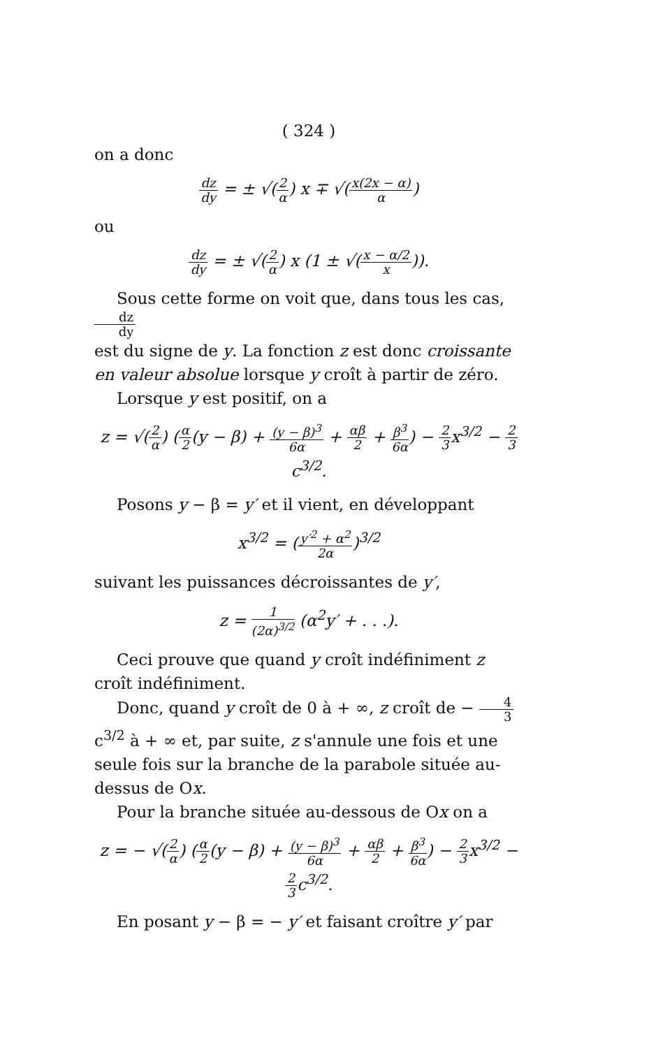( 324 )
on a donc
dz dy = ± √(2 α) x ∓ √(x(2x − α) α)
ou
dz dy = ± √(2 α) x (1 ± √(x − α/2 x)).
Sous cette forme on voit que, dans tous les cas, dz dy
est du signe de y. La fonction z est donc croissante en valeur absolue lorsque y croît à partir de zéro.
Lorsque y est positif, on a
z = √(2 α) (α 2(y − β) + (y − β)<sup>3</sup> 6α + αβ 2 + β<sup>3</sup> 6α) − 2 3x<sup>3/2</sup> − 2 3c<sup>3/2</sup>.
Posons y − β = y′ et il vient, en développant
x<sup>3/2</sup> = (y′<sup>2</sup> + α<sup>2</sup> 2α)<sup>3/2</sup>
suivant les puissances décroissantes de y′,
z = 1 (2α)<sup>3/2</sup> (α<sup>2</sup>y′ + . . .).
Ceci prouve que quand y croît indéfiniment z croît indéfiniment.
Donc, quand y croît de 0 à + ∞, z croît de − 4 3c<sup>3/2</sup> à + ∞ et, par suite, z s'annule une fois et une seule fois sur la branche de la parabole située au-dessus de Ox.
Pour la branche située au-dessous de Ox on a
z = − √(2 α) (α 2(y − β) + (y − β)<sup>3</sup> 6α + αβ 2 + β<sup>3</sup> 6α) − 2 3x<sup>3/2</sup> − 2 3c<sup>3/2</sup>.
En posant y − β = − y′ et faisant croître y′ par